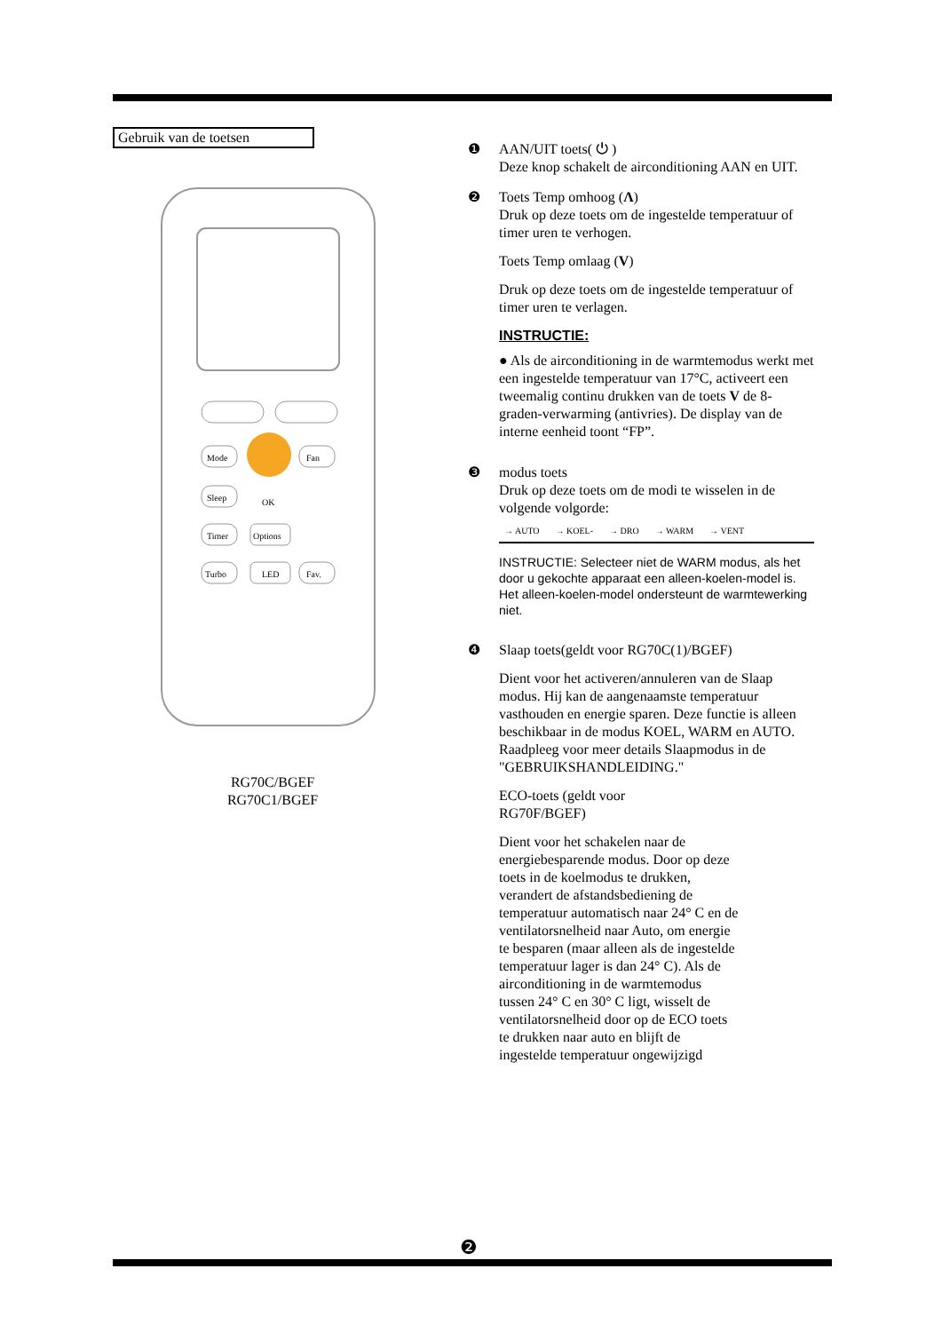Gebruik van de toetsen
Mode
Fan
Sleep
OK
Timer
Options
Turbo
LED
Fav.
RG70C/BGEF
RG70C1/BGEF
❶ AAN/UIT toets( ⏻ )
Deze knop schakelt de airconditioning AAN en UIT.
❷ Toets Temp omhoog (Λ)
Druk op deze toets om de ingestelde temperatuur of timer uren te verhogen.
Toets Temp omlaag (V)
Druk op deze toets om de ingestelde temperatuur of timer uren te verlagen.
INSTRUCTIE:
● Als de airconditioning in de warmtemodus werkt met een ingestelde temperatuur van 17°C, activeert een tweemalig continu drukken van de toets V de 8-graden-verwarming (antivries). De display van de interne eenheid toont “FP”.
❸ modus toets
Druk op deze toets om de modi te wisselen in de volgende volgorde:
→ AUTO → KOEL- → DRO → WARM → VENT
INSTRUCTIE: Selecteer niet de WARM modus, als het door u gekochte apparaat een alleen-koelen-model is. Het alleen-koelen-model ondersteunt de warmtewerking niet.
❹ Slaap toets(geldt voor RG70C(1)/BGEF)
Dient voor het activeren/annuleren van de Slaap modus. Hij kan de aangenaamste temperatuur vasthouden en energie sparen. Deze functie is alleen beschikbaar in de modus KOEL, WARM en AUTO. Raadpleeg voor meer details Slaapmodus in de "GEBRUIKSHANDLEIDING."
ECO-toets (geldt voor
RG70F/BGEF)
Dient voor het schakelen naar de energiebesparende modus. Door op deze toets in de koelmodus te drukken, verandert de afstandsbediening de temperatuur automatisch naar 24° C en de ventilatorsnelheid naar Auto, om energie te besparen (maar alleen als de ingestelde temperatuur lager is dan 24° C). Als de airconditioning in de warmtemodus tussen 24° C en 30° C ligt, wisselt de ventilatorsnelheid door op de ECO toets te drukken naar auto en blijft de ingestelde temperatuur ongewijzigd
❷